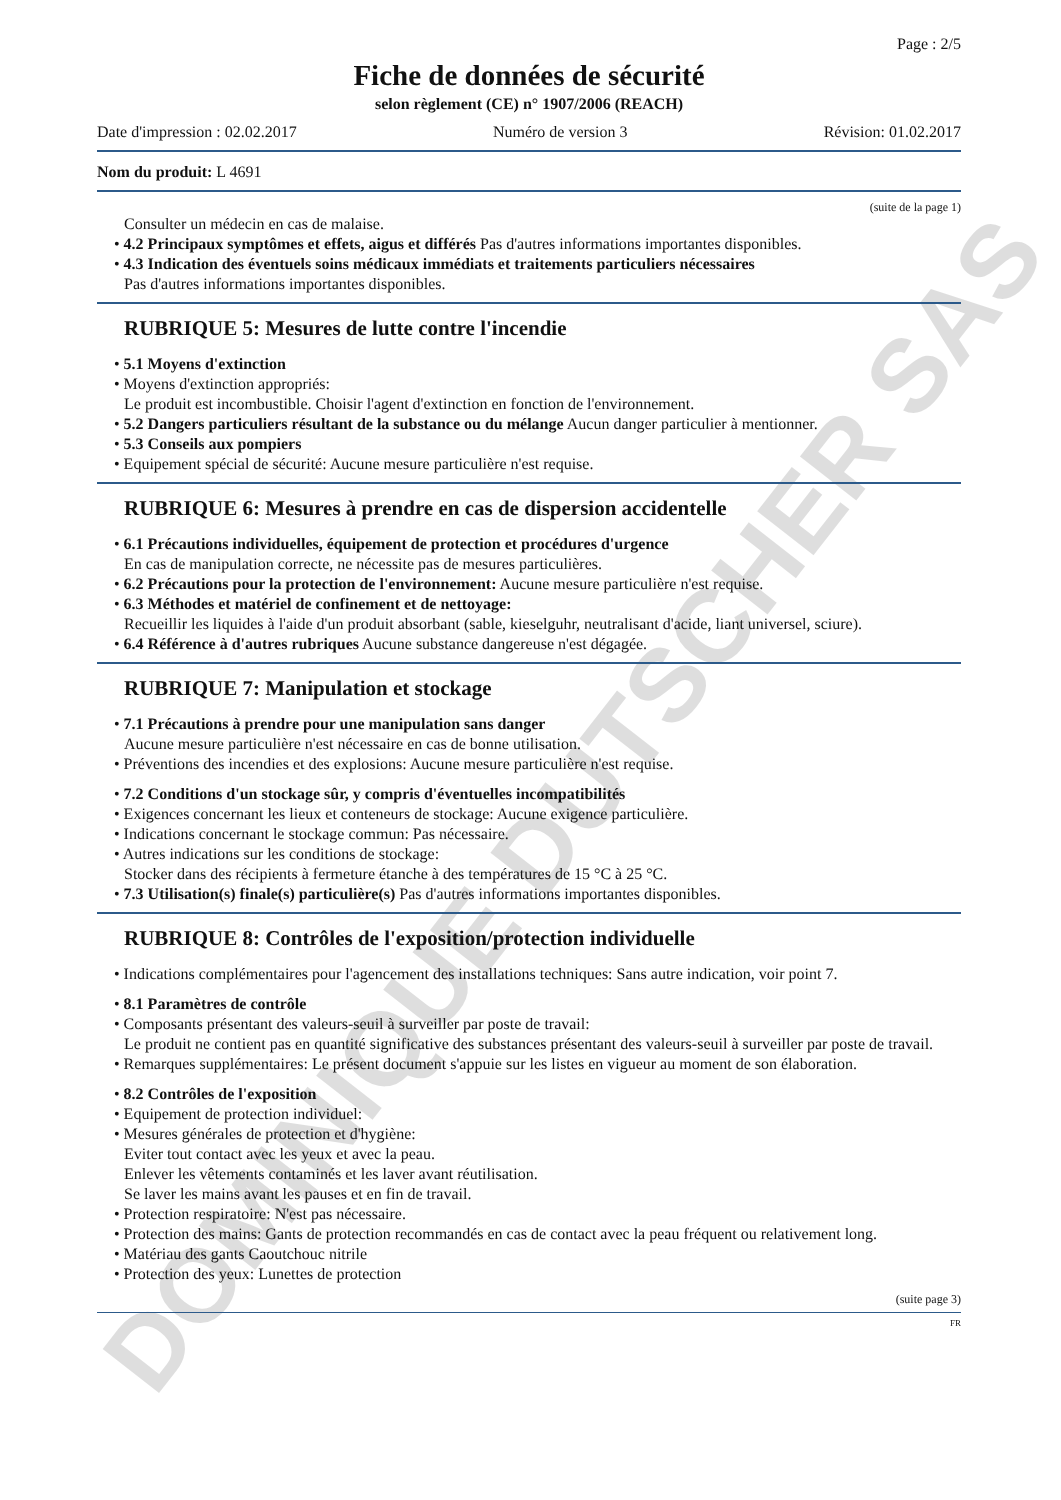DOMINIQUE DUTSCHER SAS
Page : 2/5
Fiche de données de sécurité
selon règlement (CE) n° 1907/2006 (REACH)
Date d'impression : 02.02.2017 Numéro de version 3 Révision: 01.02.2017
Nom du produit: L 4691
(suite de la page 1)
Consulter un médecin en cas de malaise.
• 4.2 Principaux symptômes et effets, aigus et différés Pas d'autres informations importantes disponibles.
• 4.3 Indication des éventuels soins médicaux immédiats et traitements particuliers nécessaires
Pas d'autres informations importantes disponibles.
RUBRIQUE 5: Mesures de lutte contre l'incendie
• 5.1 Moyens d'extinction
• Moyens d'extinction appropriés:
Le produit est incombustible. Choisir l'agent d'extinction en fonction de l'environnement.
• 5.2 Dangers particuliers résultant de la substance ou du mélange Aucun danger particulier à mentionner.
• 5.3 Conseils aux pompiers
• Equipement spécial de sécurité: Aucune mesure particulière n'est requise.
RUBRIQUE 6: Mesures à prendre en cas de dispersion accidentelle
• 6.1 Précautions individuelles, équipement de protection et procédures d'urgence
En cas de manipulation correcte, ne nécessite pas de mesures particulières.
• 6.2 Précautions pour la protection de l'environnement: Aucune mesure particulière n'est requise.
• 6.3 Méthodes et matériel de confinement et de nettoyage:
Recueillir les liquides à l'aide d'un produit absorbant (sable, kieselguhr, neutralisant d'acide, liant universel, sciure).
• 6.4 Référence à d'autres rubriques Aucune substance dangereuse n'est dégagée.
RUBRIQUE 7: Manipulation et stockage
• 7.1 Précautions à prendre pour une manipulation sans danger
Aucune mesure particulière n'est nécessaire en cas de bonne utilisation.
• Préventions des incendies et des explosions: Aucune mesure particulière n'est requise.
• 7.2 Conditions d'un stockage sûr, y compris d'éventuelles incompatibilités
• Exigences concernant les lieux et conteneurs de stockage: Aucune exigence particulière.
• Indications concernant le stockage commun: Pas nécessaire.
• Autres indications sur les conditions de stockage:
Stocker dans des récipients à fermeture étanche à des températures de 15 °C à 25 °C.
• 7.3 Utilisation(s) finale(s) particulière(s) Pas d'autres informations importantes disponibles.
RUBRIQUE 8: Contrôles de l'exposition/protection individuelle
• Indications complémentaires pour l'agencement des installations techniques: Sans autre indication, voir point 7.
• 8.1 Paramètres de contrôle
• Composants présentant des valeurs-seuil à surveiller par poste de travail:
Le produit ne contient pas en quantité significative des substances présentant des valeurs-seuil à surveiller par poste de travail.
• Remarques supplémentaires: Le présent document s'appuie sur les listes en vigueur au moment de son élaboration.
• 8.2 Contrôles de l'exposition
• Equipement de protection individuel:
• Mesures générales de protection et d'hygiène:
Eviter tout contact avec les yeux et avec la peau.
Enlever les vêtements contaminés et les laver avant réutilisation.
Se laver les mains avant les pauses et en fin de travail.
• Protection respiratoire: N'est pas nécessaire.
• Protection des mains: Gants de protection recommandés en cas de contact avec la peau fréquent ou relativement long.
• Matériau des gants Caoutchouc nitrile
• Protection des yeux: Lunettes de protection
(suite page 3)
FR